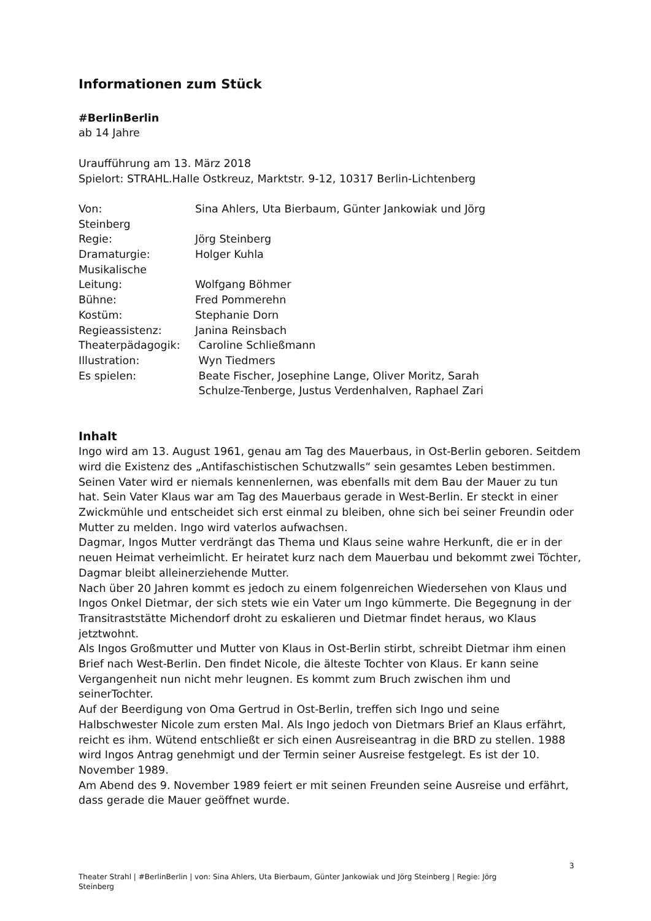Informationen zum Stück
#BerlinBerlin
ab 14 Jahre
Uraufführung am 13. März 2018
Spielort: STRAHL.Halle Ostkreuz, Marktstr. 9-12, 10317 Berlin-Lichtenberg
Von: Sina Ahlers, Uta Bierbaum, Günter Jankowiak und Jörg
Steinberg
Regie: Jörg Steinberg
Dramaturgie: Holger Kuhla
Musikalische
Leitung: Wolfgang Böhmer
Bühne: Fred Pommerehn
Kostüm: Stephanie Dorn
Regieassistenz: Janina Reinsbach
Theaterpädagogik: Caroline Schließmann
Illustration: Wyn Tiedmers
Es spielen: Beate Fischer, Josephine Lange, Oliver Moritz, Sarah
Schulze-Tenberge, Justus Verdenhalven, Raphael Zari
Inhalt
Ingo wird am 13. August 1961, genau am Tag des Mauerbaus, in Ost-Berlin geboren. Seitdem wird die Existenz des „Antifaschistischen Schutzwalls“ sein gesamtes Leben bestimmen.
Seinen Vater wird er niemals kennenlernen, was ebenfalls mit dem Bau der Mauer zu tun hat. Sein Vater Klaus war am Tag des Mauerbaus gerade in West-Berlin. Er steckt in einer Zwickmühle und entscheidet sich erst einmal zu bleiben, ohne sich bei seiner Freundin oder Mutter zu melden. Ingo wird vaterlos aufwachsen.
Dagmar, Ingos Mutter verdrängt das Thema und Klaus seine wahre Herkunft, die er in der neuen Heimat verheimlicht. Er heiratet kurz nach dem Mauerbau und bekommt zwei Töchter, Dagmar bleibt alleinerziehende Mutter.
Nach über 20 Jahren kommt es jedoch zu einem folgenreichen Wiedersehen von Klaus und Ingos Onkel Dietmar, der sich stets wie ein Vater um Ingo kümmerte. Die Begegnung in der Transitraststätte Michendorf droht zu eskalieren und Dietmar findet heraus, wo Klaus jetztwohnt.
Als Ingos Großmutter und Mutter von Klaus in Ost-Berlin stirbt, schreibt Dietmar ihm einen Brief nach West-Berlin. Den findet Nicole, die älteste Tochter von Klaus. Er kann seine Vergangenheit nun nicht mehr leugnen. Es kommt zum Bruch zwischen ihm und seinerTochter.
Auf der Beerdigung von Oma Gertrud in Ost-Berlin, treffen sich Ingo und seine Halbschwester Nicole zum ersten Mal. Als Ingo jedoch von Dietmars Brief an Klaus erfährt, reicht es ihm. Wütend entschließt er sich einen Ausreiseantrag in die BRD zu stellen. 1988 wird Ingos Antrag genehmigt und der Termin seiner Ausreise festgelegt. Es ist der 10. November 1989.
Am Abend des 9. November 1989 feiert er mit seinen Freunden seine Ausreise und erfährt, dass gerade die Mauer geöffnet wurde.
3
Theater Strahl | #BerlinBerlin | von: Sina Ahlers, Uta Bierbaum, Günter Jankowiak und Jörg Steinberg | Regie: Jörg Steinberg